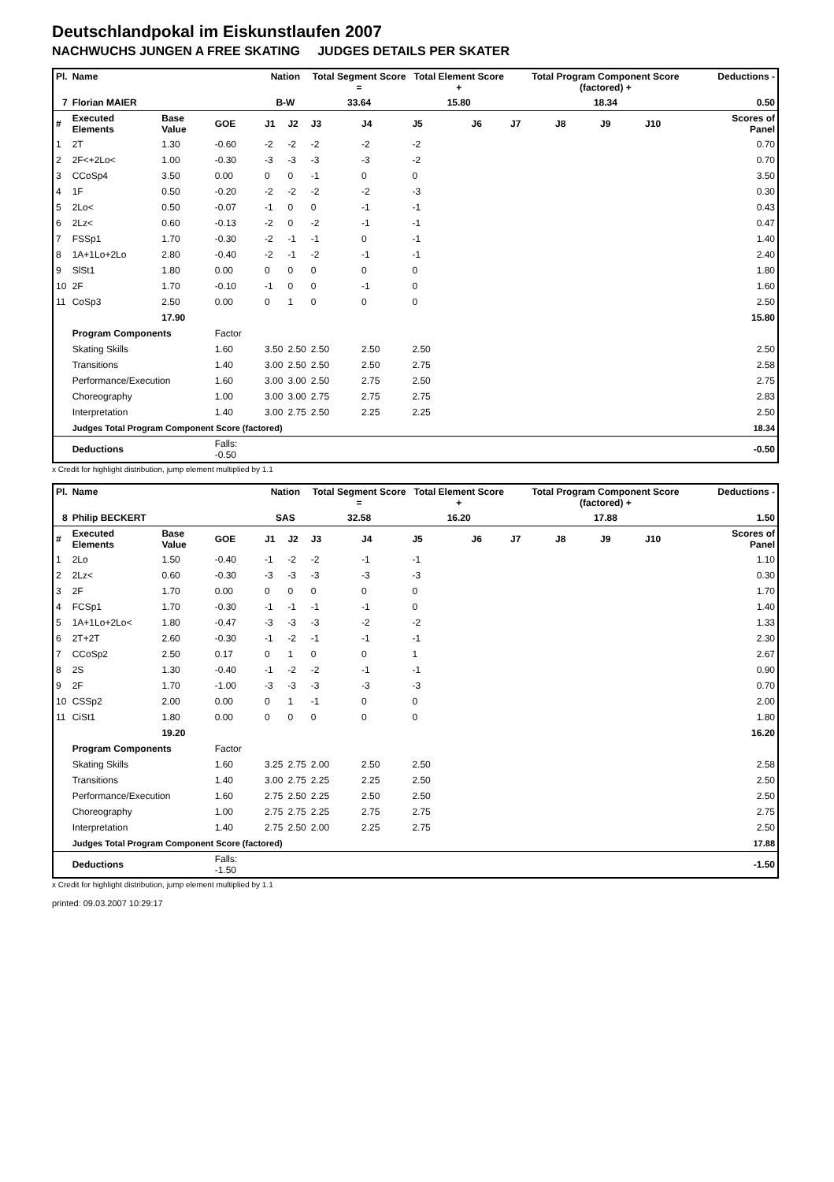Deutschlandpokal im Eiskunstlaufen 2007
NACHWUCHS JUNGEN A FREE SKATING JUDGES DETAILS PER SKATER
| Pl. | Name | | | Nation | | Total Segment Score = | | Total Element Score + | | Total Program Component Score (factored) + | | | | Deductions - |
| --- | --- | --- | --- | --- | --- | --- | --- | --- | --- | --- | --- | --- | --- | --- |
| 7 | Florian MAIER | | | B-W | | 33.64 | | 15.80 | | 18.34 | | | | 0.50 |
| # | Executed Elements | Base Value | GOE | J1 | J2 | J3 | J4 | J5 | J6 | J7 | J8 | J9 | J10 | Scores of Panel |
| 1 | 2T | 1.30 | -0.60 | -2 | -2 | -2 | -2 | -2 | | | | | | 0.70 |
| 2 | 2F<+2Lo< | 1.00 | -0.30 | -3 | -3 | -3 | -3 | -2 | | | | | | 0.70 |
| 3 | CCoSp4 | 3.50 | 0.00 | 0 | 0 | -1 | 0 | 0 | | | | | | 3.50 |
| 4 | 1F | 0.50 | -0.20 | -2 | -2 | -2 | -2 | -3 | | | | | | 0.30 |
| 5 | 2Lo< | 0.50 | -0.07 | -1 | 0 | 0 | -1 | -1 | | | | | | 0.43 |
| 6 | 2Lz< | 0.60 | -0.13 | -2 | 0 | -2 | -1 | -1 | | | | | | 0.47 |
| 7 | FSSp1 | 1.70 | -0.30 | -2 | -1 | -1 | 0 | -1 | | | | | | 1.40 |
| 8 | 1A+1Lo+2Lo | 2.80 | -0.40 | -2 | -1 | -2 | -1 | -1 | | | | | | 2.40 |
| 9 | SlSt1 | 1.80 | 0.00 | 0 | 0 | 0 | 0 | 0 | | | | | | 1.80 |
| 10 | 2F | 1.70 | -0.10 | -1 | 0 | 0 | -1 | 0 | | | | | | 1.60 |
| 11 | CoSp3 | 2.50 | 0.00 | 0 | 1 | 0 | 0 | 0 | | | | | | 2.50 |
| | | 17.90 | | | | | | | | | | | | 15.80 |
| | Program Components | | Factor | | | | | | | | | | | |
| | Skating Skills | | 1.60 | 3.50 | 2.50 | 2.50 | 2.50 | 2.50 | | | | | | 2.50 |
| | Transitions | | 1.40 | 3.00 | 2.50 | 2.50 | 2.50 | 2.75 | | | | | | 2.58 |
| | Performance/Execution | | 1.60 | 3.00 | 3.00 | 2.50 | 2.75 | 2.50 | | | | | | 2.75 |
| | Choreography | | 1.00 | 3.00 | 3.00 | 2.75 | 2.75 | 2.75 | | | | | | 2.83 |
| | Interpretation | | 1.40 | 3.00 | 2.75 | 2.50 | 2.25 | 2.25 | | | | | | 2.50 |
| | Judges Total Program Component Score (factored) | | | | | | | | | | | | | 18.34 |
| | Deductions | | Falls: -0.50 | | | | | | | | | | | -0.50 |
x Credit for highlight distribution, jump element multiplied by 1.1
| Pl. | Name | | | Nation | | Total Segment Score = | | Total Element Score + | | Total Program Component Score (factored) + | | | | Deductions - |
| --- | --- | --- | --- | --- | --- | --- | --- | --- | --- | --- | --- | --- | --- | --- |
| 8 | Philip BECKERT | | | SAS | | 32.58 | | 16.20 | | 17.88 | | | | 1.50 |
| # | Executed Elements | Base Value | GOE | J1 | J2 | J3 | J4 | J5 | J6 | J7 | J8 | J9 | J10 | Scores of Panel |
| 1 | 2Lo | 1.50 | -0.40 | -1 | -2 | -2 | -1 | -1 | | | | | | 1.10 |
| 2 | 2Lz< | 0.60 | -0.30 | -3 | -3 | -3 | -3 | -3 | | | | | | 0.30 |
| 3 | 2F | 1.70 | 0.00 | 0 | 0 | 0 | 0 | 0 | | | | | | 1.70 |
| 4 | FCSp1 | 1.70 | -0.30 | -1 | -1 | -1 | -1 | 0 | | | | | | 1.40 |
| 5 | 1A+1Lo+2Lo< | 1.80 | -0.47 | -3 | -3 | -3 | -2 | -2 | | | | | | 1.33 |
| 6 | 2T+2T | 2.60 | -0.30 | -1 | -2 | -1 | -1 | -1 | | | | | | 2.30 |
| 7 | CCoSp2 | 2.50 | 0.17 | 0 | 1 | 0 | 0 | 1 | | | | | | 2.67 |
| 8 | 2S | 1.30 | -0.40 | -1 | -2 | -2 | -1 | -1 | | | | | | 0.90 |
| 9 | 2F | 1.70 | -1.00 | -3 | -3 | -3 | -3 | -3 | | | | | | 0.70 |
| 10 | CSSp2 | 2.00 | 0.00 | 0 | 1 | -1 | 0 | 0 | | | | | | 2.00 |
| 11 | CiSt1 | 1.80 | 0.00 | 0 | 0 | 0 | 0 | 0 | | | | | | 1.80 |
| | | 19.20 | | | | | | | | | | | | 16.20 |
| | Program Components | | Factor | | | | | | | | | | | |
| | Skating Skills | | 1.60 | 3.25 | 2.75 | 2.00 | 2.50 | 2.50 | | | | | | 2.58 |
| | Transitions | | 1.40 | 3.00 | 2.75 | 2.25 | 2.25 | 2.50 | | | | | | 2.50 |
| | Performance/Execution | | 1.60 | 2.75 | 2.50 | 2.25 | 2.50 | 2.50 | | | | | | 2.50 |
| | Choreography | | 1.00 | 2.75 | 2.75 | 2.25 | 2.75 | 2.75 | | | | | | 2.75 |
| | Interpretation | | 1.40 | 2.75 | 2.50 | 2.00 | 2.25 | 2.75 | | | | | | 2.50 |
| | Judges Total Program Component Score (factored) | | | | | | | | | | | | | 17.88 |
| | Deductions | | Falls: -1.50 | | | | | | | | | | | -1.50 |
x Credit for highlight distribution, jump element multiplied by 1.1
printed: 09.03.2007 10:29:17